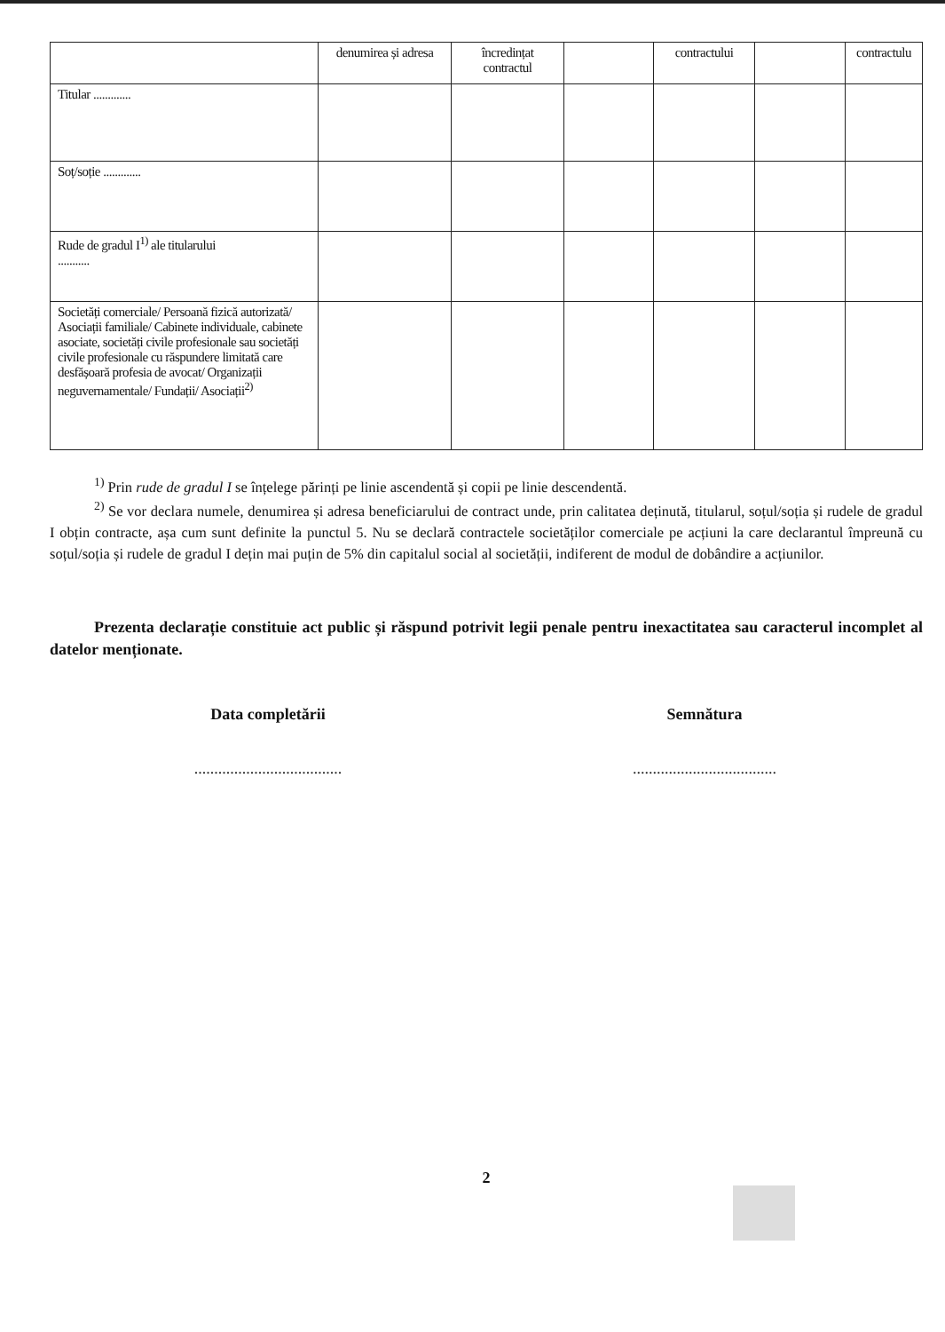| | denumirea și adresa | încredințat contractul | | contractului | | contractulu |
| Titular ............. | | | | | | |
| Soț/soție ............. | | | | | | |
| Rude de gradul I<sup>1)</sup> ale titularului ........... | | | | | | |
| Societăți comerciale/ Persoană fizică autorizată/ Asociații familiale/ Cabinete individuale, cabinete asociate, societăți civile profesionale sau societăți civile profesionale cu răspundere limitată care desfășoară profesia de avocat/ Organizații neguvernamentale/ Fundații/ Asociații<sup>2)</sup> | | | | | | |
<sup>1)</sup> Prin rude de gradul I se înțelege părinți pe linie ascendentă și copii pe linie descendentă.
<sup>2)</sup> Se vor declara numele, denumirea și adresa beneficiarului de contract unde, prin calitatea deținută, titularul, soțul/soția și rudele de gradul I obțin contracte, așa cum sunt definite la punctul 5. Nu se declară contractele societăților comerciale pe acțiuni la care declarantul împreună cu soțul/soția și rudele de gradul I dețin mai puțin de 5% din capitalul social al societății, indiferent de modul de dobândire a acțiunilor.
Prezenta declarație constituie act public și răspund potrivit legii penale pentru inexactitatea sau caracterul incomplet al datelor menționate.
Data completării
.....................................
Semnătura
....................................
2